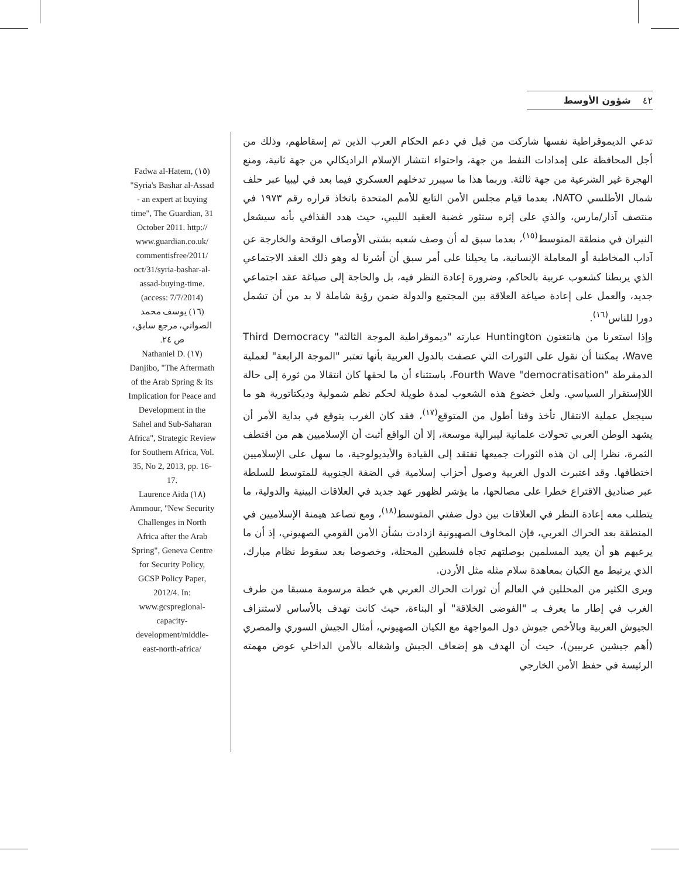٤٢ شؤون الأوسط
تدعي الديموقراطية نفسها شاركت من قبل في دعم الحكام العرب الذين تم إسقاطهم، وذلك من أجل المحافظة على إمدادات النفط من جهة، واحتواء انتشار الإسلام الراديكالي من جهة ثانية، ومنع الهجرة غير الشرعية من جهة ثالثة. وربما هذا ما سيبرر تدخلهم العسكري فيما بعد في ليبيا عبر حلف شمال الأطلسي NATO، بعدما قيام مجلس الأمن التابع للأمم المتحدة باتخاذ قراره رقم ١٩٧٣ في منتصف آذار/مارس، والذي على إثره ستثور غضبة العقيد الليبي، حيث هدد القذافي بأنه سيشعل النيران في منطقة المتوسط<sup>(١٥)</sup>، بعدما سبق له أن وصف شعبه بشتى الأوصاف الوقحة والخارجة عن آداب المخاطبة أو المعاملة الإنسانية، ما يحيلنا على أمر سبق أن أشرنا له وهو ذلك العقد الاجتماعي الذي يربطنا كشعوب عربية بالحاكم، وضرورة إعادة النظر فيه، بل والحاجة إلى صياغة عقد اجتماعي جديد، والعمل على إعادة صياغة العلاقة بين المجتمع والدولة ضمن رؤية شاملة لا بد من أن تشمل دورا للناس<sup>(١٦)</sup>.
وإذا استعرنا من هانتغتون Huntington عبارته "ديموقراطية الموجة الثالثة" Third Democracy Wave، يمكننا أن نقول على الثورات التي عصفت بالدول العربية بأنها تعتبر "الموجة الرابعة" لعملية الدمقرطة "Fourth Wave "democratisation، باستثناء أن ما لحقها كان انتقالا من ثورة إلى حالة اللاإستقرار السياسي. ولعل خضوع هذه الشعوب لمدة طويلة لحكم نظم شمولية وديكتاتورية هو ما سيجعل عملية الانتقال تأخذ وقتا أطول من المتوقع<sup>(١٧)</sup>، فقد كان الغرب يتوقع في بداية الأمر أن يشهد الوطن العربي تحولات علمانية ليبرالية موسعة، إلا أن الواقع أثبت أن الإسلاميين هم من اقتطف الثمرة، نظرا إلى ان هذه الثورات جميعها تفتقد إلى القيادة والأيديولوجية، ما سهل على الإسلاميين اختطافها. وقد اعتبرت الدول الغربية وصول أحزاب إسلامية في الضفة الجنوبية للمتوسط للسلطة عبر صناديق الاقتراع خطرا على مصالحها، ما يؤشر لظهور عهد جديد في العلاقات البينية والدولية، ما يتطلب معه إعادة النظر في العلاقات بين دول ضفتي المتوسط<sup>(١٨)</sup>، ومع تصاعد هيمنة الإسلاميين في المنطقة بعد الحراك العربي، فإن المخاوف الصهيونية ازدادت بشأن الأمن القومي الصهيوني، إذ أن ما يرعبهم هو أن يعيد المسلمين بوصلتهم تجاه فلسطين المحتلة، وخصوصا بعد سقوط نظام مبارك، الذي يرتبط مع الكيان بمعاهدة سلام مثله مثل الأردن.
ويرى الكثير من المحللين في العالم أن ثورات الحراك العربي هي خطة مرسومة مسبقا من طرف الغرب في إطار ما يعرف بـ "الفوضى الخلاقة" أو البناءة، حيث كانت تهدف بالأساس لاستنزاف الجيوش العربية وبالأخص جيوش دول المواجهة مع الكيان الصهيوني، أمثال الجيش السوري والمصري (أهم جيشين عربيين)، حيث أن الهدف هو إضعاف الجيش واشغاله بالأمن الداخلي عوض مهمته الرئيسة في حفظ الأمن الخارجي
Fadwa al-Hatem, (١٥) "Syria's Bashar al-Assad - an expert at buying time", The Guardian, 31 October 2011. http:// www.guardian.co.uk/ commentisfree/2011/ oct/31/syria-bashar-al-assad-buying-time. (access: 7/7/2014)
(١٦) يوسف محمد الصواني، مرجع سابق، ص ٢٤.
Nathaniel D. (١٧) Danjibo, "The Aftermath of the Arab Spring & its Implication for Peace and Development in the Sahel and Sub-Saharan Africa", Strategic Review for Southern Africa, Vol. 35, No 2, 2013, pp. 16-17.
Laurence Aida (١٨) Ammour, "New Security Challenges in North Africa after the Arab Spring", Geneva Centre for Security Policy, GCSP Policy Paper, 2012/4. In: www.gcspregional-capacity-development/middle-east-north-africa/